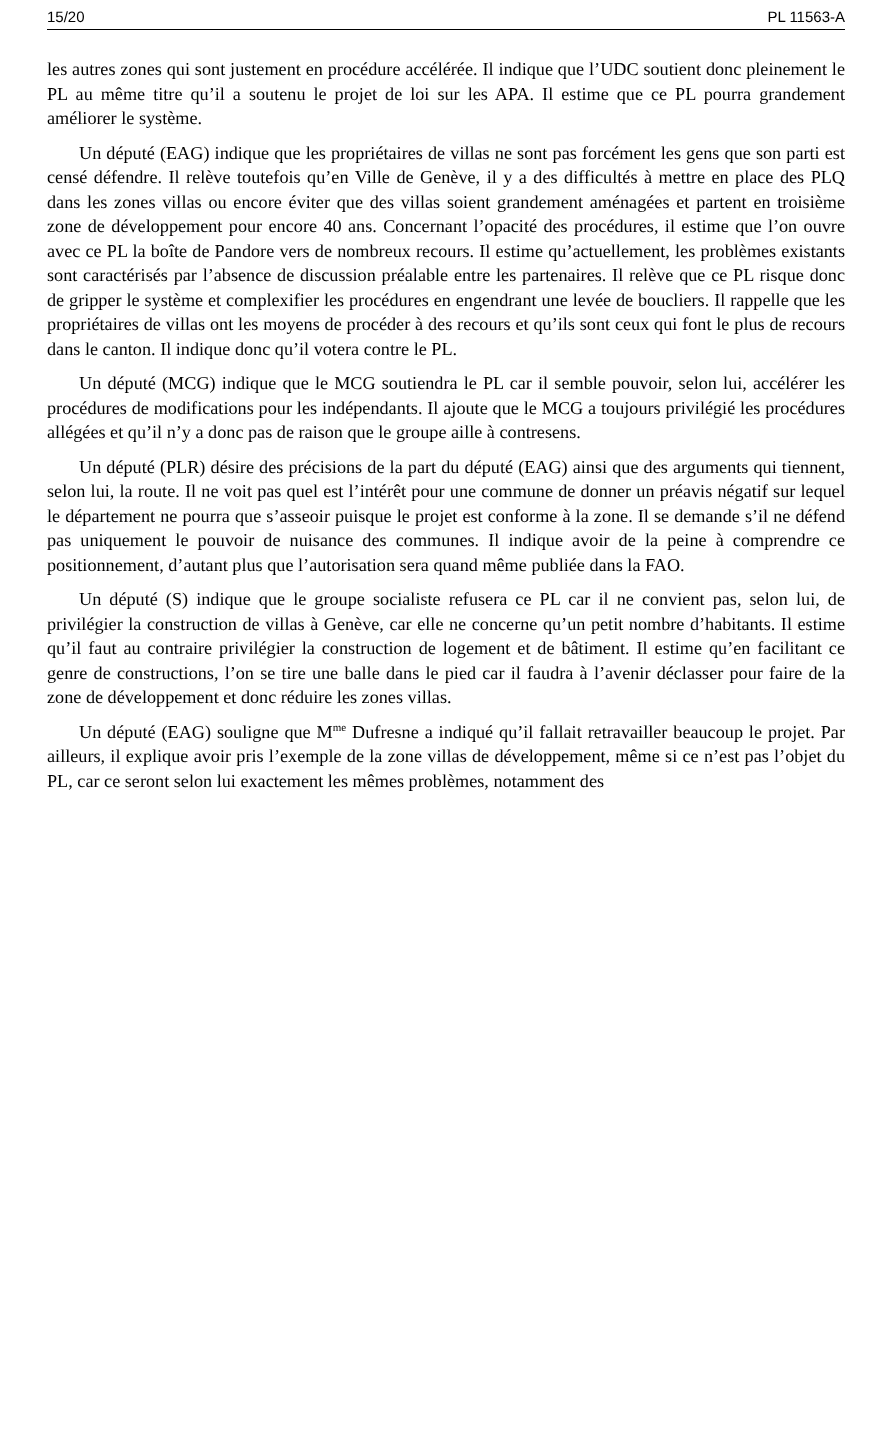15/20 PL 11563-A
les autres zones qui sont justement en procédure accélérée. Il indique que l’UDC soutient donc pleinement le PL au même titre qu’il a soutenu le projet de loi sur les APA. Il estime que ce PL pourra grandement améliorer le système.
Un député (EAG) indique que les propriétaires de villas ne sont pas forcément les gens que son parti est censé défendre. Il relève toutefois qu’en Ville de Genève, il y a des difficultés à mettre en place des PLQ dans les zones villas ou encore éviter que des villas soient grandement aménagées et partent en troisième zone de développement pour encore 40 ans. Concernant l’opacité des procédures, il estime que l’on ouvre avec ce PL la boîte de Pandore vers de nombreux recours. Il estime qu’actuellement, les problèmes existants sont caractérisés par l’absence de discussion préalable entre les partenaires. Il relève que ce PL risque donc de gripper le système et complexifier les procédures en engendrant une levée de boucliers. Il rappelle que les propriétaires de villas ont les moyens de procéder à des recours et qu’ils sont ceux qui font le plus de recours dans le canton. Il indique donc qu’il votera contre le PL.
Un député (MCG) indique que le MCG soutiendra le PL car il semble pouvoir, selon lui, accélérer les procédures de modifications pour les indépendants. Il ajoute que le MCG a toujours privilégié les procédures allégées et qu’il n’y a donc pas de raison que le groupe aille à contresens.
Un député (PLR) désire des précisions de la part du député (EAG) ainsi que des arguments qui tiennent, selon lui, la route. Il ne voit pas quel est l’intérêt pour une commune de donner un préavis négatif sur lequel le département ne pourra que s’asseoir puisque le projet est conforme à la zone. Il se demande s’il ne défend pas uniquement le pouvoir de nuisance des communes. Il indique avoir de la peine à comprendre ce positionnement, d’autant plus que l’autorisation sera quand même publiée dans la FAO.
Un député (S) indique que le groupe socialiste refusera ce PL car il ne convient pas, selon lui, de privilégier la construction de villas à Genève, car elle ne concerne qu’un petit nombre d’habitants. Il estime qu’il faut au contraire privilégier la construction de logement et de bâtiment. Il estime qu’en facilitant ce genre de constructions, l’on se tire une balle dans le pied car il faudra à l’avenir déclasser pour faire de la zone de développement et donc réduire les zones villas.
Un député (EAG) souligne que M<sup>me</sup> Dufresne a indiqué qu’il fallait retravailler beaucoup le projet. Par ailleurs, il explique avoir pris l’exemple de la zone villas de développement, même si ce n’est pas l’objet du PL, car ce seront selon lui exactement les mêmes problèmes, notamment des